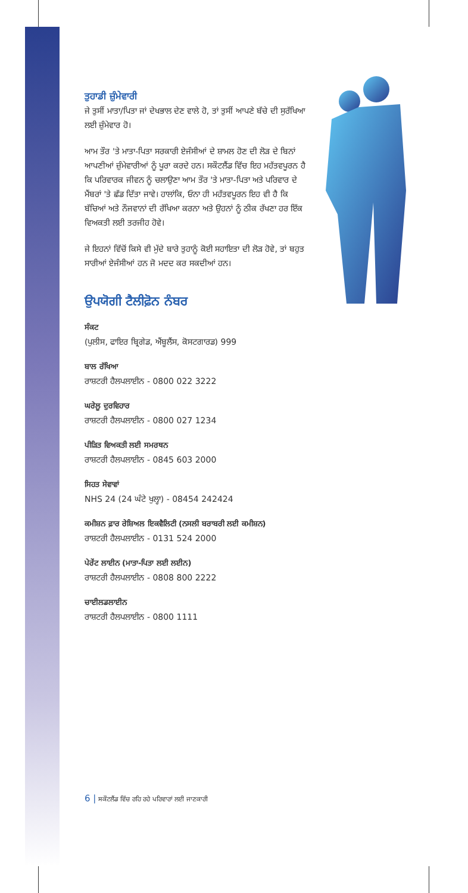ਤੁਹਾਡੀ ਜ਼ੁੰਮੇਵਾਰੀ
ਜੇ ਤੁਸੀਂ ਮਾਤਾ/ਪਿਤਾ ਜਾਂ ਦੇਖਭਾਲ ਦੇਣ ਵਾਲੇ ਹੋ, ਤਾਂ ਤੁਸੀਂ ਆਪਣੇ ਬੱਚੇ ਦੀ ਸੁਰੱਖਿਆ ਲਈ ਜ਼ੁੰਮੇਵਾਰ ਹੋ।
ਆਮ ਤੌਰ 'ਤੇ ਮਾਤਾ-ਪਿਤਾ ਸਰਕਾਰੀ ਏਜੰਸੀਆਂ ਦੇ ਸ਼ਾਮਲ ਹੋਣ ਦੀ ਲੋੜ ਦੇ ਬਿਨਾਂ ਆਪਣੀਆਂ ਜ਼ੁੰਮੇਵਾਰੀਆਂ ਨੂੰ ਪੂਰਾ ਕਰਦੇ ਹਨ। ਸਕੌਟਲੈਂਡ ਵਿੱਚ ਇਹ ਮਹੱਤਵਪੂਰਨ ਹੈ ਕਿ ਪਰਿਵਾਰਕ ਜੀਵਨ ਨੂੰ ਚਲਾਉਣਾ ਆਮ ਤੌਰ 'ਤੇ ਮਾਤਾ-ਪਿਤਾ ਅਤੇ ਪਰਿਵਾਰ ਦੇ ਮੈਂਬਰਾਂ 'ਤੇ ਛੱਡ ਦਿੱਤਾ ਜਾਵੇ। ਹਾਲਾਂਕਿ, ਓਨਾ ਹੀ ਮਹੱਤਵਪੂਰਨ ਇਹ ਵੀ ਹੈ ਕਿ ਬੱਚਿਆਂ ਅਤੇ ਨੌਜਵਾਨਾਂ ਦੀ ਰੱਖਿਆ ਕਰਨਾ ਅਤੇ ਉਹਨਾਂ ਨੂੰ ਠੀਕ ਰੱਖਣਾ ਹਰ ਇੱਕ ਵਿਅਕਤੀ ਲਈ ਤਰਜੀਹ ਹੋਵੇ।
ਜੇ ਇਹਨਾਂ ਵਿੱਚੋਂ ਕਿਸੇ ਵੀ ਮੁੱਦੇ ਬਾਰੇ ਤੁਹਾਨੂੰ ਕੋਈ ਸਹਾਇਤਾ ਦੀ ਲੋੜ ਹੋਵੇ, ਤਾਂ ਬਹੁਤ ਸਾਰੀਆਂ ਏਜੰਸੀਆਂ ਹਨ ਜੋ ਮਦਦ ਕਰ ਸਕਦੀਆਂ ਹਨ।
ਉਪਯੋਗੀ ਟੈਲੀਫ਼ੋਨ ਨੰਬਰ
ਸੰਕਟ
(ਪੁਲੀਸ, ਫਾਇਰ ਬ੍ਰਿਗੇਡ, ਐਂਬੂਲੈਂਸ, ਕੋਸਟਗਾਰਡ) 999
ਬਾਲ ਰੱਖਿਆ
ਰਾਸ਼ਟਰੀ ਹੈਲਪਲਾਈਨ - 0800 022 3222
ਘਰੇਲੂ ਦੁਰਵਿਹਾਰ
ਰਾਸ਼ਟਰੀ ਹੈਲਪਲਾਈਨ - 0800 027 1234
ਪੀੜਿਤ ਵਿਅਕਤੀ ਲਈ ਸਮਰਥਨ
ਰਾਸ਼ਟਰੀ ਹੈਲਪਲਾਈਨ - 0845 603 2000
ਸਿਹਤ ਸੇਵਾਵਾਂ
NHS 24 (24 ਘੰਟੇ ਖੁਲ੍ਹਾ) - 08454 242424
ਕਮੀਸ਼ਨ ਫ਼ਾਰ ਰੇਸ਼ਿਅਲ ਇਕਵੈਲਿਟੀ (ਨਸਲੀ ਬਰਾਬਰੀ ਲਈ ਕਮੀਸ਼ਨ)
ਰਾਸ਼ਟਰੀ ਹੈਲਪਲਾਈਨ - 0131 524 2000
ਪੇਰੇਂਟ ਲਾਈਨ (ਮਾਤਾ-ਪਿਤਾ ਲਈ ਲਈਨ)
ਰਾਸ਼ਟਰੀ ਹੈਲਪਲਾਈਨ - 0808 800 2222
ਚਾਈਲਡਲਾਈਨ
ਰਾਸ਼ਟਰੀ ਹੈਲਪਲਾਈਨ - 0800 1111
6 | ਸਕੌਟਲੈਂਡ ਵਿੱਚ ਰਹਿ ਰਹੇ ਪਰਿਵਾਰਾਂ ਲਈ ਜਾਣਕਾਰੀ